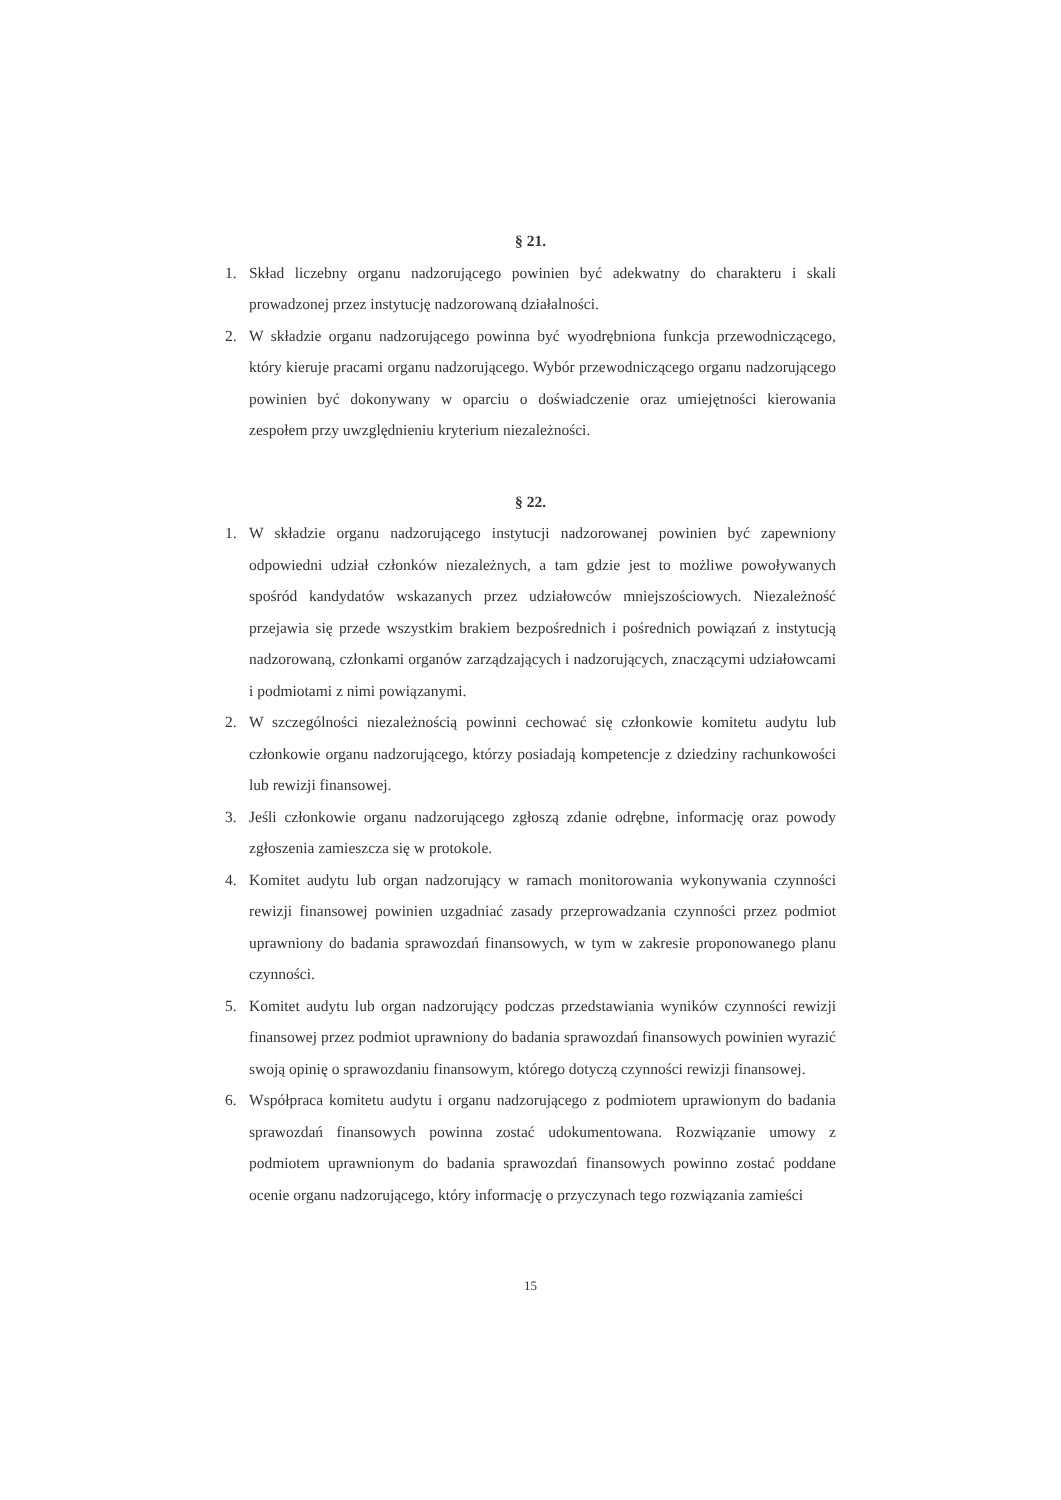§ 21.
1. Skład liczebny organu nadzorującego powinien być adekwatny do charakteru i skali prowadzonej przez instytucję nadzorowaną działalności.
2. W składzie organu nadzorującego powinna być wyodrębniona funkcja przewodniczącego, który kieruje pracami organu nadzorującego. Wybór przewodniczącego organu nadzorującego powinien być dokonywany w oparciu o doświadczenie oraz umiejętności kierowania zespołem przy uwzględnieniu kryterium niezależności.
§ 22.
1. W składzie organu nadzorującego instytucji nadzorowanej powinien być zapewniony odpowiedni udział członków niezależnych, a tam gdzie jest to możliwe powoływanych spośród kandydatów wskazanych przez udziałowców mniejszościowych. Niezależność przejawia się przede wszystkim brakiem bezpośrednich i pośrednich powiązań z instytucją nadzorowaną, członkami organów zarządzających i nadzorujących, znaczącymi udziałowcami i podmiotami z nimi powiązanymi.
2. W szczególności niezależnością powinni cechować się członkowie komitetu audytu lub członkowie organu nadzorującego, którzy posiadają kompetencje z dziedziny rachunkowości lub rewizji finansowej.
3. Jeśli członkowie organu nadzorującego zgłoszą zdanie odrębne, informację oraz powody zgłoszenia zamieszcza się w protokole.
4. Komitet audytu lub organ nadzorujący w ramach monitorowania wykonywania czynności rewizji finansowej powinien uzgadniać zasady przeprowadzania czynności przez podmiot uprawniony do badania sprawozdań finansowych, w tym w zakresie proponowanego planu czynności.
5. Komitet audytu lub organ nadzorujący podczas przedstawiania wyników czynności rewizji finansowej przez podmiot uprawniony do badania sprawozdań finansowych powinien wyrazić swoją opinię o sprawozdaniu finansowym, którego dotyczą czynności rewizji finansowej.
6. Współpraca komitetu audytu i organu nadzorującego z podmiotem uprawionym do badania sprawozdań finansowych powinna zostać udokumentowana. Rozwiązanie umowy z podmiotem uprawnionym do badania sprawozdań finansowych powinno zostać poddane ocenie organu nadzorującego, który informację o przyczynach tego rozwiązania zamieści
15